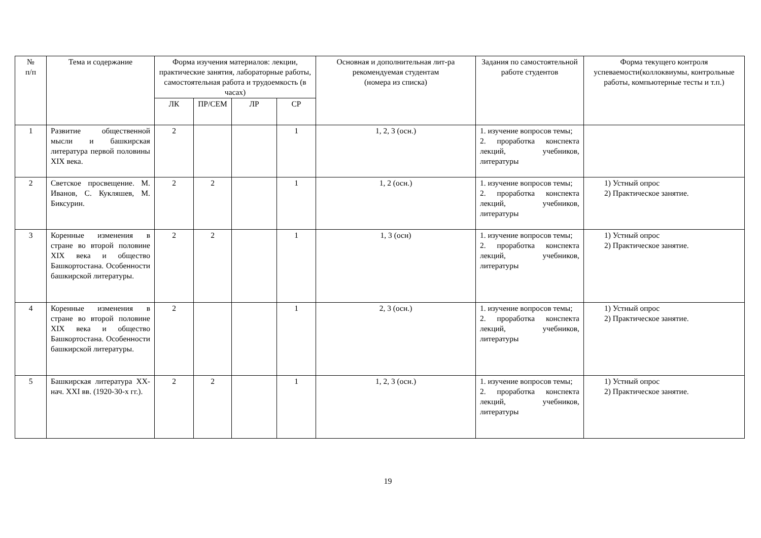| № п/п | Тема и содержание | Форма изучения материалов: лекции, практические занятия, лабораторные работы, самостоятельная работа и трудоемкость (в часах) | | | | Основная и дополнительная лит-ра рекомендуемая студентам (номера из списка) | Задания по самостоятельной работе студентов | Форма текущего контроля успеваемости(коллоквиумы, контрольные работы, компьютерные тесты и т.п.) |
| --- | --- | --- | --- | --- | --- | --- | --- | --- |
| | | ЛК | ПР/СЕМ | ЛР | СР | | | |
| 1 | Развитие общественной мысли и башкирская литература первой половины XIX века. | 2 | | | 1 | 1, 2, 3 (осн.) | 1. изучение вопросов темы; 2. проработка конспекта лекций, учебников, литературы | |
| 2 | Светское просвещение. М. Иванов, С. Кукляшев, М. Биксурин. | 2 | 2 | | 1 | 1, 2 (осн.) | 1. изучение вопросов темы; 2. проработка конспекта лекций, учебников, литературы | 1) Устный опрос 2) Практическое занятие. |
| 3 | Коренные изменения в стране во второй половине XIX века и общество Башкортостана. Особенности башкирской литературы. | 2 | 2 | | 1 | 1, 3 (осн) | 1. изучение вопросов темы; 2. проработка конспекта лекций, учебников, литературы | 1) Устный опрос 2) Практическое занятие. |
| 4 | Коренные изменения в стране во второй половине XIX века и общество Башкортостана. Особенности башкирской литературы. | 2 | | | 1 | 2, 3 (осн.) | 1. изучение вопросов темы; 2. проработка конспекта лекций, учебников, литературы | 1) Устный опрос 2) Практическое занятие. |
| 5 | Башкирская литература XX-нач. XXI вв. (1920-30-х гг.). | 2 | 2 | | 1 | 1, 2, 3 (осн.) | 1. изучение вопросов темы; 2. проработка конспекта лекций, учебников, литературы | 1) Устный опрос 2) Практическое занятие. |
19